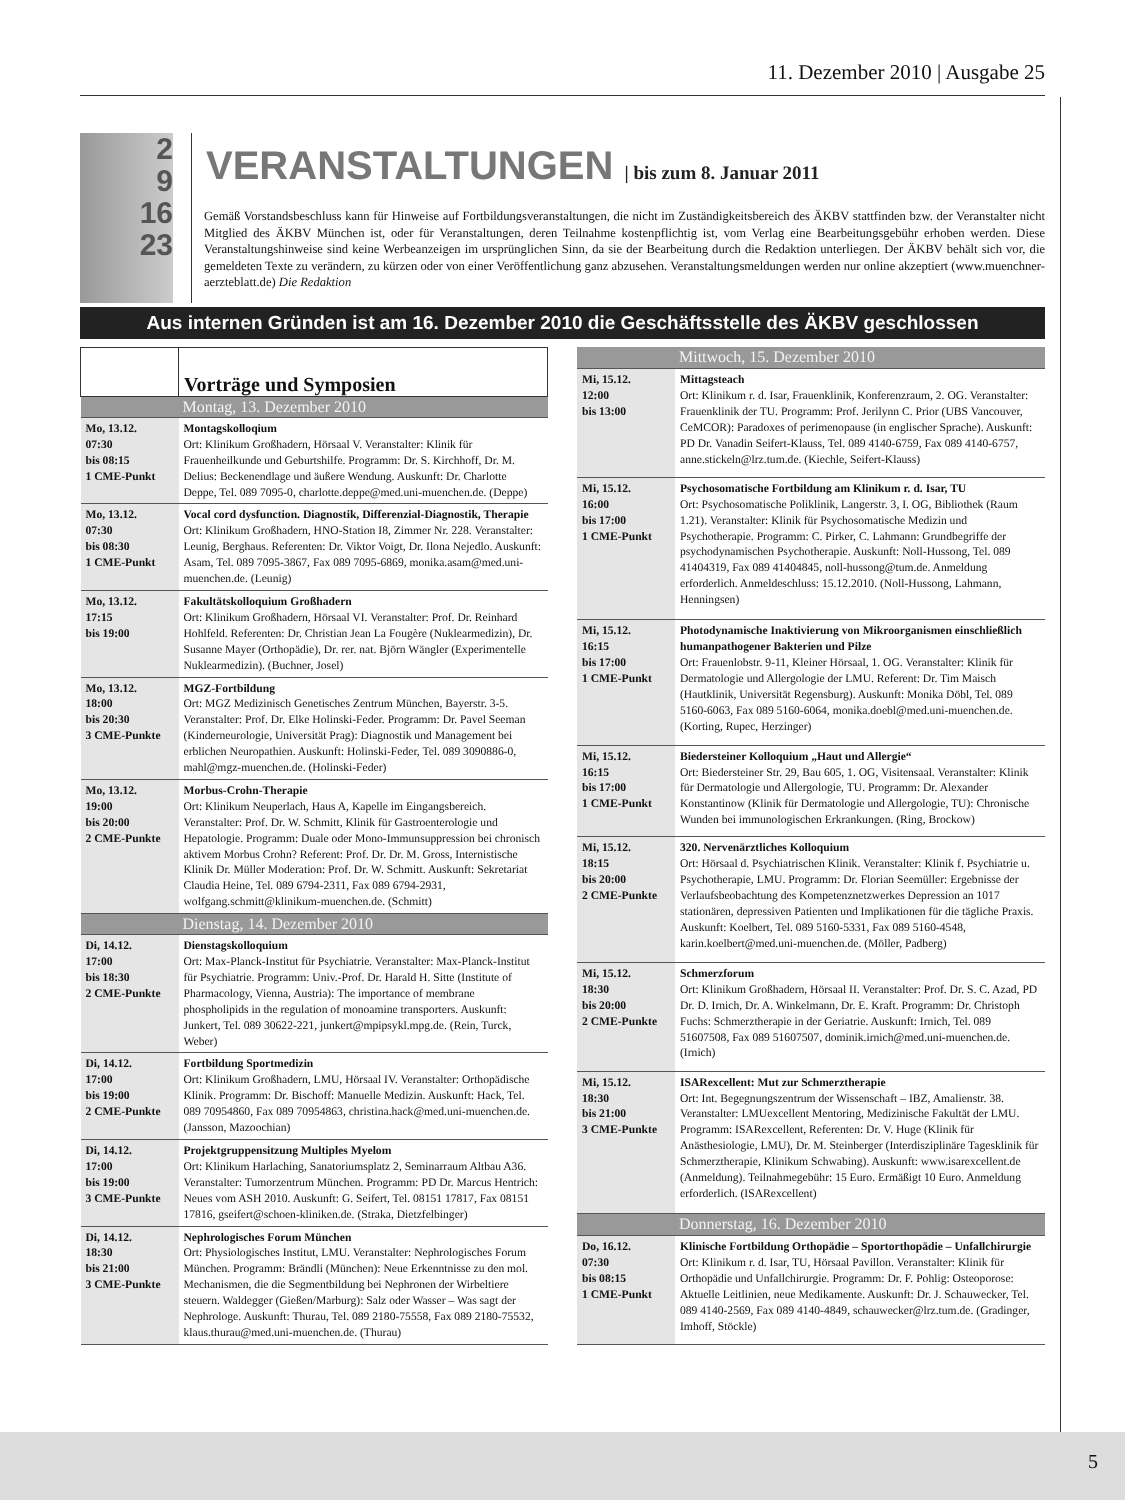11. Dezember 2010 | Ausgabe 25
2
9
16
23
VERANSTALTUNGEN | bis zum 8. Januar 2011
Gemäß Vorstandsbeschluss kann für Hinweise auf Fortbildungsveranstaltungen, die nicht im Zuständigkeitsbereich des ÄKBV stattfinden bzw. der Veranstalter nicht Mitglied des ÄKBV München ist, oder für Veranstaltungen, deren Teilnahme kostenpflichtig ist, vom Verlag eine Bearbeitungsgebühr erhoben werden. Diese Veranstaltungshinweise sind keine Werbeanzeigen im ursprünglichen Sinn, da sie der Bearbeitung durch die Redaktion unterliegen. Der ÄKBV behält sich vor, die gemeldeten Texte zu verändern, zu kürzen oder von einer Veröffentlichung ganz abzusehen. Veranstaltungsmeldungen werden nur online akzeptiert (www.muenchner-aerzteblatt.de) Die Redaktion
Aus internen Gründen ist am 16. Dezember 2010 die Geschäftsstelle des ÄKBV geschlossen
| | Vorträge und Symposien |
| Montag, 13. Dezember 2010 | |
| Mo, 13.12. 07:30 bis 08:15 1 CME-Punkt | Montagskolloqium Ort: Klinikum Großhadern, Hörsaal V. Veranstalter: Klinik für Frauenheilkunde und Geburtshilfe. Programm: Dr. S. Kirchhoff, Dr. M. Delius: Beckenendlage und äußere Wendung. Auskunft: Dr. Charlotte Deppe, Tel. 089 7095-0, charlotte.deppe@med.uni-muenchen.de. (Deppe) |
| Mo, 13.12. 07:30 bis 08:30 1 CME-Punkt | Vocal cord dysfunction. Diagnostik, Differenzial-Diagnostik, Therapie Ort: Klinikum Großhadern, HNO-Station I8, Zimmer Nr. 228. Veranstalter: Leunig, Berghaus. Referenten: Dr. Viktor Voigt, Dr. Ilona Nejedlo. Auskunft: Asam, Tel. 089 7095-3867, Fax 089 7095-6869, monika.asam@med.uni-muenchen.de. (Leunig) |
| Mo, 13.12. 17:15 bis 19:00 | Fakultätskolloquium Großhadern Ort: Klinikum Großhadern, Hörsaal VI. Veranstalter: Prof. Dr. Reinhard Hohlfeld. Referenten: Dr. Christian Jean La Fougère (Nuklearmedizin), Dr. Susanne Mayer (Orthopädie), Dr. rer. nat. Björn Wängler (Experimentelle Nuklearmedizin). (Buchner, Josel) |
| Mo, 13.12. 18:00 bis 20:30 3 CME-Punkte | MGZ-Fortbildung Ort: MGZ Medizinisch Genetisches Zentrum München, Bayerstr. 3-5. Veranstalter: Prof. Dr. Elke Holinski-Feder. Programm: Dr. Pavel Seeman (Kinderneurologie, Universität Prag): Diagnostik und Management bei erblichen Neuropathien. Auskunft: Holinski-Feder, Tel. 089 3090886-0, mahl@mgz-muenchen.de. (Holinski-Feder) |
| Mo, 13.12. 19:00 bis 20:00 2 CME-Punkte | Morbus-Crohn-Therapie Ort: Klinikum Neuperlach, Haus A, Kapelle im Eingangsbereich. Veranstalter: Prof. Dr. W. Schmitt, Klinik für Gastroenterologie und Hepatologie. Programm: Duale oder Mono-Immunsuppression bei chronisch aktivem Morbus Crohn? Referent: Prof. Dr. Dr. M. Gross, Internistische Klinik Dr. Müller Moderation: Prof. Dr. W. Schmitt. Auskunft: Sekretariat Claudia Heine, Tel. 089 6794-2311, Fax 089 6794-2931, wolfgang.schmitt@klinikum-muenchen.de. (Schmitt) |
| Dienstag, 14. Dezember 2010 | |
| Di, 14.12. 17:00 bis 18:30 2 CME-Punkte | Dienstagskolloquium Ort: Max-Planck-Institut für Psychiatrie. Veranstalter: Max-Planck-Institut für Psychiatrie. Programm: Univ.-Prof. Dr. Harald H. Sitte (Institute of Pharmacology, Vienna, Austria): The importance of membrane phospholipids in the regulation of monoamine transporters. Auskunft: Junkert, Tel. 089 30622-221, junkert@mpipsykl.mpg.de. (Rein, Turck, Weber) |
| Di, 14.12. 17:00 bis 19:00 2 CME-Punkte | Fortbildung Sportmedizin Ort: Klinikum Großhadern, LMU, Hörsaal IV. Veranstalter: Orthopädische Klinik. Programm: Dr. Bischoff: Manuelle Medizin. Auskunft: Hack, Tel. 089 70954860, Fax 089 70954863, christina.hack@med.uni-muenchen.de. (Jansson, Mazoochian) |
| Di, 14.12. 17:00 bis 19:00 3 CME-Punkte | Projektgruppensitzung Multiples Myelom Ort: Klinikum Harlaching, Sanatoriumsplatz 2, Seminarraum Altbau A36. Veranstalter: Tumorzentrum München. Programm: PD Dr. Marcus Hentrich: Neues vom ASH 2010. Auskunft: G. Seifert, Tel. 08151 17817, Fax 08151 17816, gseifert@schoen-kliniken.de. (Straka, Dietzfelbinger) |
| Di, 14.12. 18:30 bis 21:00 3 CME-Punkte | Nephrologisches Forum München Ort: Physiologisches Institut, LMU. Veranstalter: Nephrologisches Forum München. Programm: Brändli (München): Neue Erkenntnisse zu den mol. Mechanismen, die die Segmentbildung bei Nephronen der Wirbeltiere steuern. Waldegger (Gießen/Marburg): Salz oder Wasser – Was sagt der Nephrologe. Auskunft: Thurau, Tel. 089 2180-75558, Fax 089 2180-75532, klaus.thurau@med.uni-muenchen.de. (Thurau) |
| Mittwoch, 15. Dezember 2010 | |
| Mi, 15.12. 12:00 bis 13:00 | Mittagsteach Ort: Klinikum r. d. Isar, Frauenklinik, Konferenzraum, 2. OG. Veranstalter: Frauenklinik der TU. Programm: Prof. Jerilynn C. Prior (UBS Vancouver, CeMCOR): Paradoxes of perimenopause (in englischer Sprache). Auskunft: PD Dr. Vanadin Seifert-Klauss, Tel. 089 4140-6759, Fax 089 4140-6757, anne.stickeln@lrz.tum.de. (Kiechle, Seifert-Klauss) |
| Mi, 15.12. 16:00 bis 17:00 1 CME-Punkt | Psychosomatische Fortbildung am Klinikum r. d. Isar, TU Ort: Psychosomatische Poliklinik, Langerstr. 3, I. OG, Bibliothek (Raum 1.21). Veranstalter: Klinik für Psychosomatische Medizin und Psychotherapie. Programm: C. Pirker, C. Lahmann: Grundbegriffe der psychodynamischen Psychotherapie. Auskunft: Noll-Hussong, Tel. 089 41404319, Fax 089 41404845, noll-hussong@tum.de. Anmeldung erforderlich. Anmeldeschluss: 15.12.2010. (Noll-Hussong, Lahmann, Henningsen) |
| Mi, 15.12. 16:15 bis 17:00 1 CME-Punkt | Photodynamische Inaktivierung von Mikroorganismen einschließlich humanpathogener Bakterien und Pilze Ort: Frauenlobstr. 9-11, Kleiner Hörsaal, 1. OG. Veranstalter: Klinik für Dermatologie und Allergologie der LMU. Referent: Dr. Tim Maisch (Hautklinik, Universität Regensburg). Auskunft: Monika Döbl, Tel. 089 5160-6063, Fax 089 5160-6064, monika.doebl@med.uni-muenchen.de. (Korting, Rupec, Herzinger) |
| Mi, 15.12. 16:15 bis 17:00 1 CME-Punkt | Biedersteiner Kolloquium „Haut und Allergie“ Ort: Biedersteiner Str. 29, Bau 605, 1. OG, Visitensaal. Veranstalter: Klinik für Dermatologie und Allergologie, TU. Programm: Dr. Alexander Konstantinow (Klinik für Dermatologie und Allergologie, TU): Chronische Wunden bei immunologischen Erkrankungen. (Ring, Brockow) |
| Mi, 15.12. 18:15 bis 20:00 2 CME-Punkte | 320. Nervenärztliches Kolloquium Ort: Hörsaal d. Psychiatrischen Klinik. Veranstalter: Klinik f. Psychiatrie u. Psychotherapie, LMU. Programm: Dr. Florian Seemüller: Ergebnisse der Verlaufsbeobachtung des Kompetenznetzwerkes Depression an 1017 stationären, depressiven Patienten und Implikationen für die tägliche Praxis. Auskunft: Koelbert, Tel. 089 5160-5331, Fax 089 5160-4548, karin.koelbert@med.uni-muenchen.de. (Möller, Padberg) |
| Mi, 15.12. 18:30 bis 20:00 2 CME-Punkte | Schmerzforum Ort: Klinikum Großhadern, Hörsaal II. Veranstalter: Prof. Dr. S. C. Azad, PD Dr. D. Irnich, Dr. A. Winkelmann, Dr. E. Kraft. Programm: Dr. Christoph Fuchs: Schmerztherapie in der Geriatrie. Auskunft: Irnich, Tel. 089 51607508, Fax 089 51607507, dominik.irnich@med.uni-muenchen.de. (Irnich) |
| Mi, 15.12. 18:30 bis 21:00 3 CME-Punkte | ISARexcellent: Mut zur Schmerztherapie Ort: Int. Begegnungszentrum der Wissenschaft – IBZ, Amalienstr. 38. Veranstalter: LMUexcellent Mentoring, Medizinische Fakultät der LMU. Programm: ISARexcellent, Referenten: Dr. V. Huge (Klinik für Anästhesiologie, LMU), Dr. M. Steinberger (Interdisziplinäre Tagesklinik für Schmerztherapie, Klinikum Schwabing). Auskunft: www.isarexcellent.de (Anmeldung). Teilnahmegebühr: 15 Euro. Ermäßigt 10 Euro. Anmeldung erforderlich. (ISARexcellent) |
| Donnerstag, 16. Dezember 2010 | |
| Do, 16.12. 07:30 bis 08:15 1 CME-Punkt | Klinische Fortbildung Orthopädie – Sportorthopädie – Unfallchirurgie Ort: Klinikum r. d. Isar, TU, Hörsaal Pavillon. Veranstalter: Klinik für Orthopädie und Unfallchirurgie. Programm: Dr. F. Pohlig: Osteoporose: Aktuelle Leitlinien, neue Medikamente. Auskunft: Dr. J. Schauwecker, Tel. 089 4140-2569, Fax 089 4140-4849, schauwecker@lrz.tum.de. (Gradinger, Imhoff, Stöckle) |
5